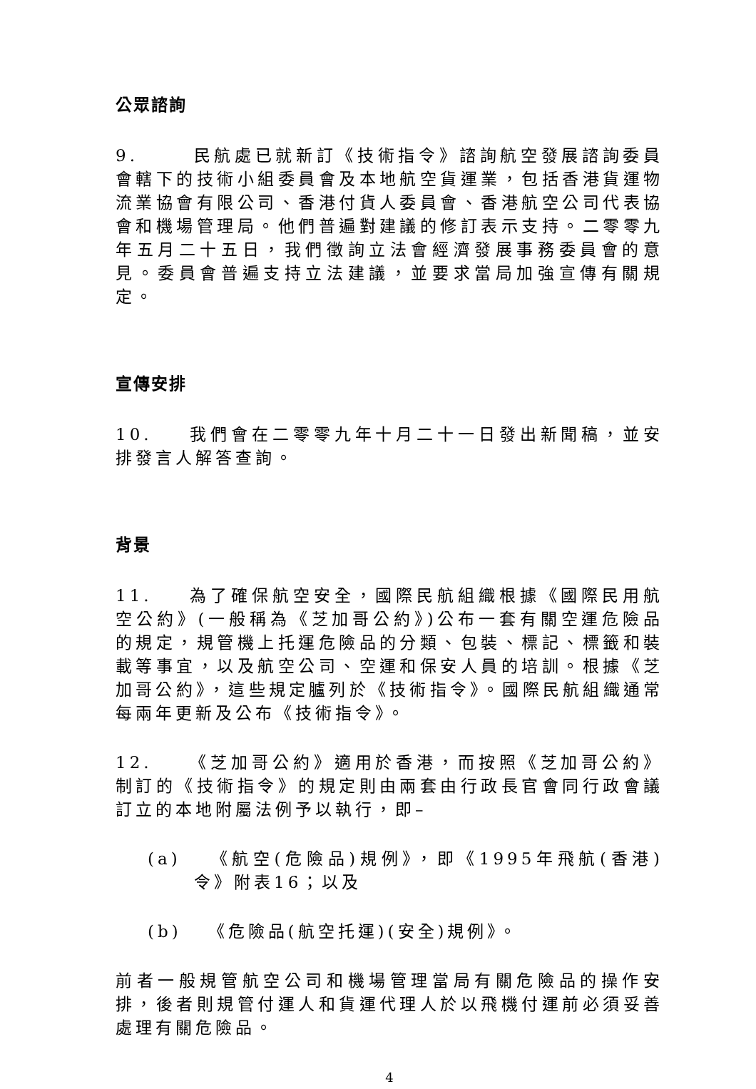公眾諮詢
9. 民航處已就新訂《技術指令》諮詢航空發展諮詢委員會轄下的技術小組委員會及本地航空貨運業，包括香港貨運物流業協會有限公司、香港付貨人委員會、香港航空公司代表協會和機場管理局。他們普遍對建議的修訂表示支持。二零零九年五月二十五日，我們徵詢立法會經濟發展事務委員會的意見。委員會普遍支持立法建議，並要求當局加強宣傳有關規定。
宣傳安排
10. 我們會在二零零九年十月二十一日發出新聞稿，並安排發言人解答查詢。
背景
11. 為了確保航空安全，國際民航組織根據《國際民用航空公約》(一般稱為《芝加哥公約》)公布一套有關空運危險品的規定，規管機上托運危險品的分類、包裝、標記、標籤和裝載等事宜，以及航空公司、空運和保安人員的培訓。根據《芝加哥公約》，這些規定臚列於《技術指令》。國際民航組織通常每兩年更新及公布《技術指令》。
12. 《芝加哥公約》適用於香港，而按照《芝加哥公約》制訂的《技術指令》的規定則由兩套由行政長官會同行政會議訂立的本地附屬法例予以執行，即–
(a) 《航空(危險品)規例》，即《1995年飛航(香港)令》附表16；以及
(b) 《危險品(航空托運)(安全)規例》。
前者一般規管航空公司和機場管理當局有關危險品的操作安排，後者則規管付運人和貨運代理人於以飛機付運前必須妥善處理有關危險品。
4